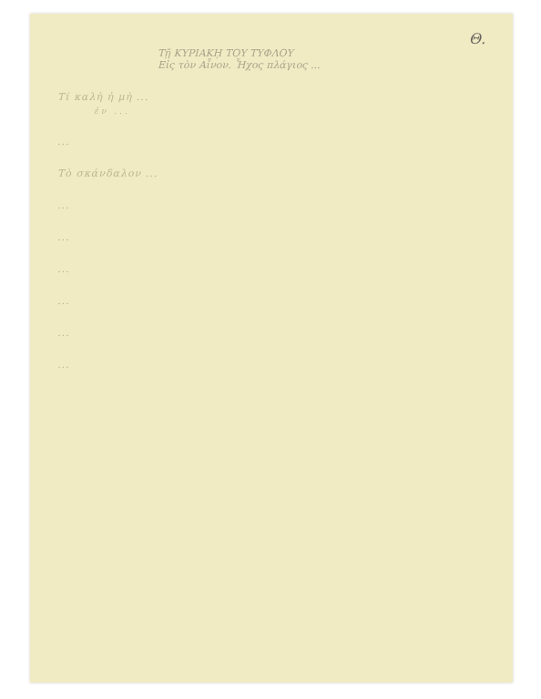Θ.
Τῇ ΚΥΡΙΑΚῌ ΤΟΥ ΤΥΦΛΟΥ
Εἰς τὸν Αἶνον. Ἦχος πλάγιος ...
Τί καλὴ ἡ μὴ ...
ἐν ...
...
Τὸ σκάνδαλον ...
...
...
...
...
...
...